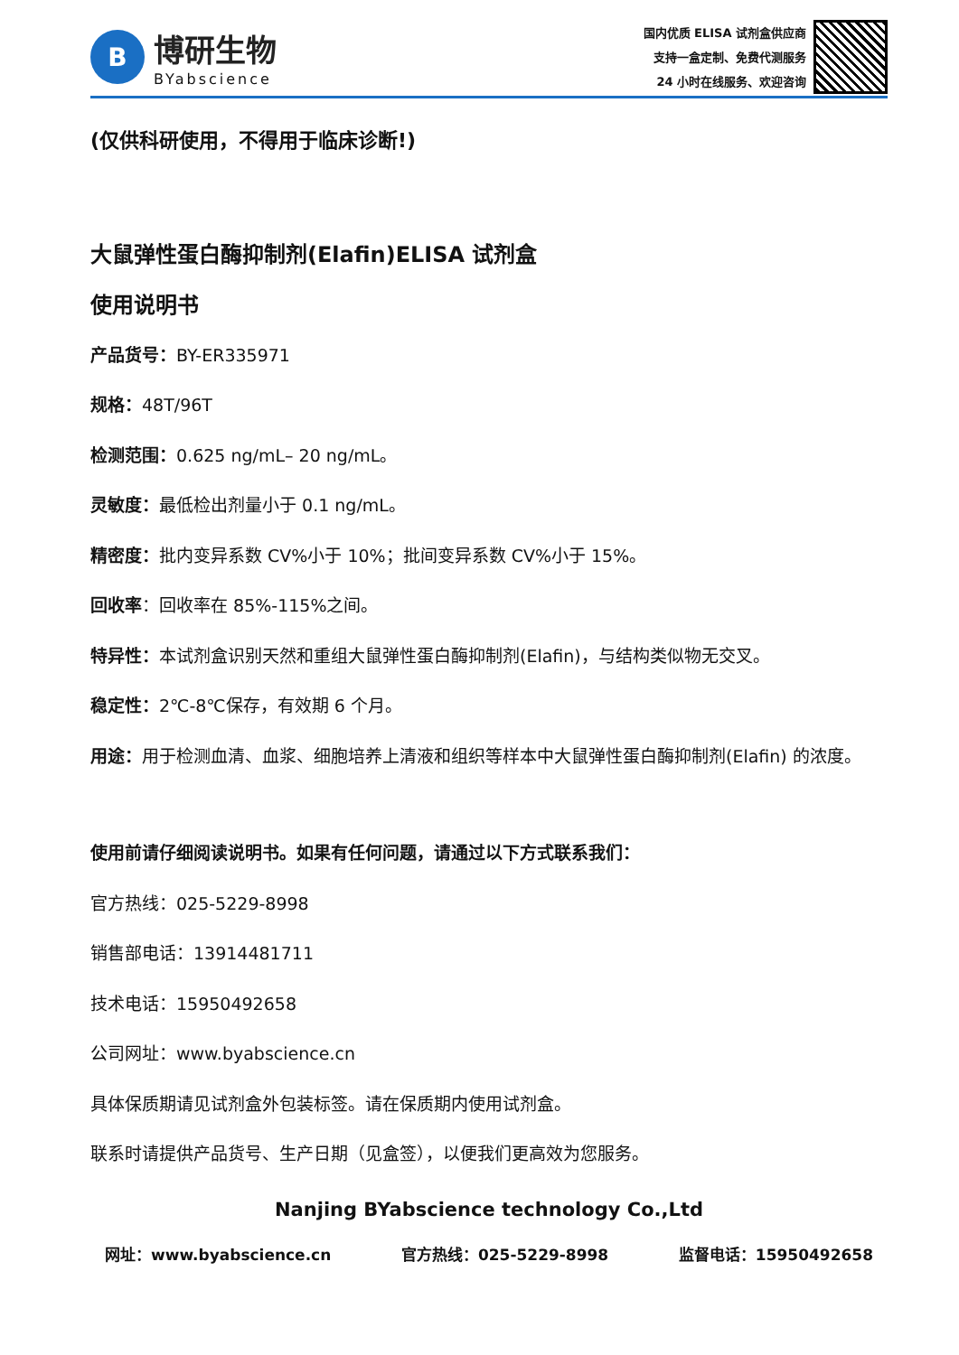B
博研生物
BYabscience
国内优质 ELISA 试剂盒供应商
支持一盒定制、免费代测服务
24 小时在线服务、欢迎咨询
(仅供科研使用，不得用于临床诊断!)
大鼠弹性蛋白酶抑制剂(Elafin)ELISA 试剂盒
使用说明书
产品货号：BY-ER335971
规格：48T/96T
检测范围：0.625 ng/mL– 20 ng/mL。
灵敏度：最低检出剂量小于 0.1 ng/mL。
精密度：批内变异系数 CV%小于 10%；批间变异系数 CV%小于 15%。
回收率：回收率在 85%-115%之间。
特异性：本试剂盒识别天然和重组大鼠弹性蛋白酶抑制剂(Elafin)，与结构类似物无交叉。
稳定性：2℃-8℃保存，有效期 6 个月。
用途：用于检测血清、血浆、细胞培养上清液和组织等样本中大鼠弹性蛋白酶抑制剂(Elafin) 的浓度。
使用前请仔细阅读说明书。如果有任何问题，请通过以下方式联系我们：
官方热线：025-5229-8998
销售部电话：13914481711
技术电话：15950492658
公司网址：www.byabscience.cn
具体保质期请见试剂盒外包装标签。请在保质期内使用试剂盒。
联系时请提供产品货号、生产日期（见盒签），以便我们更高效为您服务。
Nanjing BYabscience technology Co.,Ltd
网址：www.byabscience.cn 官方热线：025-5229-8998 监督电话：15950492658